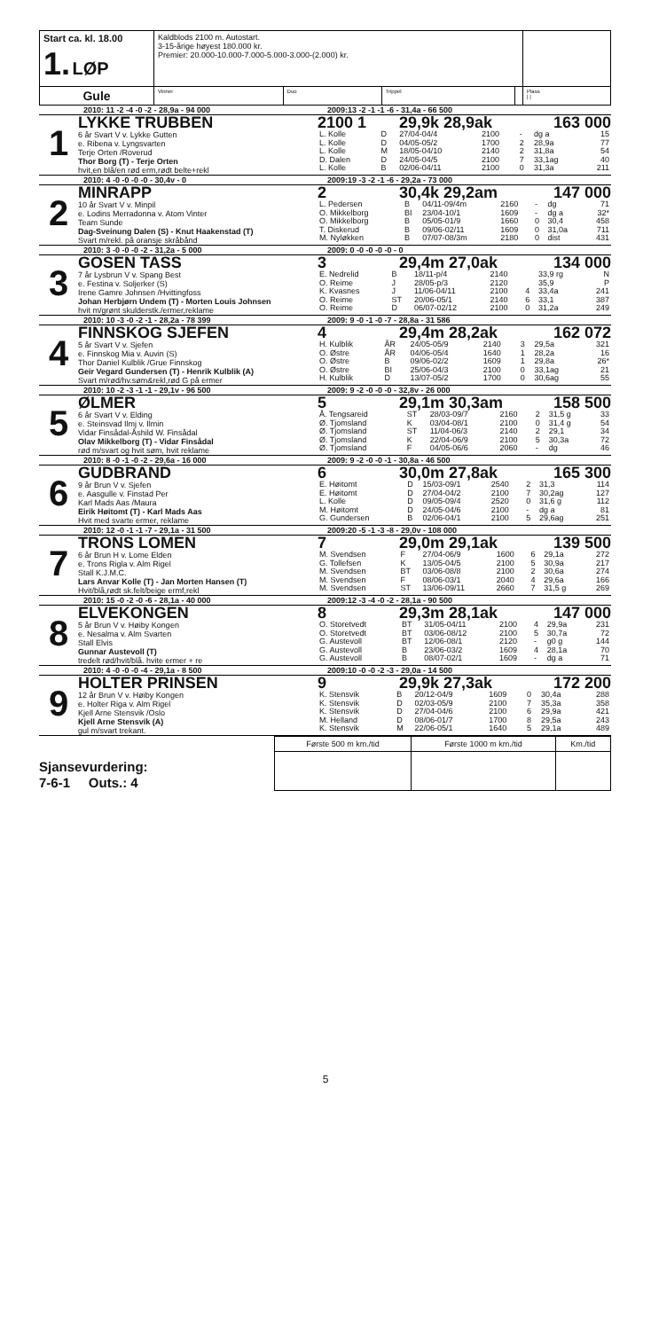| Start ca. kl. 18.00 1. LØP | Kaldblods 2100 m. Autostart. 3-15-årige høyest 180.000 kr. Premier: 20.000-10.000-7.000-5.000-3.000-(2.000) kr. | | | | |
| Gule | Vinner | Duo | Trippel | | Plass / / |
2010: 11 -2 -4 -0 -2 - 28,9a - 94 000 2009:13 -2 -1 -1 -6 - 31,4a - 66 500
1
LYKKE TRUBBEN
6 år Svart V v. Lykke Gutten
e. Ribena v. Lyngsvarten
Terje Orten /Roverud
Thor Borg (T) - Terje Orten
hvit,en blå/en rød erm,rødt belte+rekl
2100 1 29,9k 28,9ak 163 000
| L. Kolle | D | 27/04-04/4 | 2100 | - | dg a | 15 |
| L. Kolle | D | 04/05-05/2 | 1700 | 2 | 28,9a | 77 |
| L. Kolle | M | 18/05-04/10 | 2140 | 2 | 31,8a | 54 |
| D. Dalen | D | 24/05-04/5 | 2100 | 7 | 33,1ag | 40 |
| L. Kolle | B | 02/06-04/11 | 2100 | 0 | 31,3a | 211 |
2010: 4 -0 -0 -0 -0 - 30,4v - 0 2009:19 -3 -2 -1 -6 - 29,2a - 73 000
2
MINRAPP
10 år Svart V v. Minpil
e. Lodins Merradonna v. Atom Vinter
Team Sunde
Dag-Sveinung Dalen (S) - Knut Haakenstad (T)
Svart m/rekl. på oransje skråbånd
2 30,4k 29,2am 147 000
| L. Pedersen | B | 04/11-09/4m | 2160 | - | dg | 71 |
| O. Mikkelborg | BI | 23/04-10/1 | 1609 | - | dg a | 32* |
| O. Mikkelborg | B | 05/05-01/9 | 1660 | 0 | 30,4 | 458 |
| T. Diskerud | B | 09/06-02/11 | 1609 | 0 | 31,0a | 711 |
| M. Nyløkken | B | 07/07-08/3m | 2180 | 0 | dist | 431 |
2010: 3 -0 -0 -0 -2 - 31,2a - 5 000 2009: 0 -0 -0 -0 -0 - 0
3
GOSEN TASS
7 år Lysbrun V v. Spang Best
e. Festina v. Soljerker (S)
Irene Gamre Johnsen /Hvittingfoss
Johan Herbjørn Undem (T) - Morten Louis Johnsen
hvit m/grønt skulderstk./ermer,reklame
3 29,4m 27,0ak 134 000
| E. Nedrelid | B | 18/11-p/4 | 2140 | | 33,9 rg | N |
| O. Reime | J | 28/05-p/3 | 2120 | | 35,9 | P |
| K. Kvasnes | J | 11/06-04/11 | 2100 | 4 | 33,4a | 241 |
| O. Reime | ST | 20/06-05/1 | 2140 | 6 | 33,1 | 387 |
| O. Reime | D | 06/07-02/12 | 2100 | 0 | 31,2a | 249 |
2010: 10 -3 -0 -2 -1 - 28,2a - 78 399 2009: 9 -0 -1 -0 -7 - 28,8a - 31 586
4
FINNSKOG SJEFEN
5 år Svart V v. Sjefen
e. Finnskog Mia v. Auvin (S)
Thor Daniel Kulblik /Grue Finnskog
Geir Vegard Gundersen (T) - Henrik Kulblik (A)
Svart m/rød/hv.søm&rekl,rød G på ermer
4 29,4m 28,2ak 162 072
| H. Kulblik | ÅR | 24/05-05/9 | 2140 | 3 | 29,5a | 321 |
| O. Østre | ÅR | 04/06-05/4 | 1640 | 1 | 28,2a | 16 |
| O. Østre | B | 09/06-02/2 | 1609 | 1 | 29,8a | 26* |
| O. Østre | BI | 25/06-04/3 | 2100 | 0 | 33,1ag | 21 |
| H. Kulblik | D | 13/07-05/2 | 1700 | 0 | 30,6ag | 55 |
2010: 10 -2 -3 -1 -1 - 29,1v - 96 500 2009: 9 -2 -0 -0 -0 - 32,8v - 26 000
5
ØLMER
6 år Svart V v. Elding
e. Steinsvad Ilmj v. Ilmin
Vidar Finsådal-Åshild W. Finsådal
Olav Mikkelborg (T) - Vidar Finsådal
rød m/svart og hvit søm, hvit reklame
5 29,1m 30,3am 158 500
| Å. Tengsareid | ST | 28/03-09/7 | 2160 | 2 | 31,5 g | 33 |
| Ø. Tjomsland | K | 03/04-08/1 | 2100 | 0 | 31,4 g | 54 |
| Ø. Tjomsland | ST | 11/04-06/3 | 2140 | 2 | 29,1 | 34 |
| Ø. Tjomsland | K | 22/04-06/9 | 2100 | 5 | 30,3a | 72 |
| Ø. Tjomsland | F | 04/05-06/6 | 2060 | - | dg | 46 |
2010: 8 -0 -1 -0 -2 - 29,6a - 16 000 2009: 9 -2 -0 -0 -1 - 30,8a - 46 500
6
GUDBRAND
9 år Brun V v. Sjefen
e. Aasgulle v. Finstad Per
Karl Mads Aas /Maura
Eirik Høitomt (T) - Karl Mads Aas
Hvit med svarte ermer, reklame
6 30,0m 27,8ak 165 300
| E. Høitomt | D | 15/03-09/1 | 2540 | 2 | 31,3 | 114 |
| E. Høitomt | D | 27/04-04/2 | 2100 | 7 | 30,2ag | 127 |
| L. Kolle | D | 09/05-09/4 | 2520 | 0 | 31,6 g | 112 |
| M. Høitomt | D | 24/05-04/6 | 2100 | - | dg a | 81 |
| G. Gundersen | B | 02/06-04/1 | 2100 | 5 | 29,6ag | 251 |
2010: 12 -0 -1 -1 -7 - 29,1a - 31 500 2009:20 -5 -1 -3 -8 - 29,0v - 108 000
7
TRONS LOMEN
6 år Brun H v. Lome Elden
e. Trons Rigla v. Alm Rigel
Stall K.J.M.C.
Lars Anvar Kolle (T) - Jan Morten Hansen (T)
Hvit/blå,rødt sk.felt/beige ermf,rekl
7 29,0m 29,1ak 139 500
| M. Svendsen | F | 27/04-06/9 | 1600 | 6 | 29,1a | 272 |
| G. Tollefsen | K | 13/05-04/5 | 2100 | 5 | 30,9a | 217 |
| M. Svendsen | BT | 03/06-08/8 | 2100 | 2 | 30,6a | 274 |
| M. Svendsen | F | 08/06-03/1 | 2040 | 4 | 29,6a | 166 |
| M. Svendsen | ST | 13/06-09/11 | 2660 | 7 | 31,5 g | 269 |
2010: 15 -0 -2 -0 -6 - 28,1a - 40 000 2009:12 -3 -4 -0 -2 - 28,1a - 90 500
8
ELVEKONGEN
5 år Brun V v. Høiby Kongen
e. Nesalma v. Alm Svarten
Stall Elvis
Gunnar Austevoll (T)
tredelt rød/hvit/blå. hvite ermer + re
8 29,3m 28,1ak 147 000
| O. Storetvedt | BT | 31/05-04/11 | 2100 | 4 | 29,9a | 231 |
| O. Storetvedt | BT | 03/06-08/12 | 2100 | 5 | 30,7a | 72 |
| G. Austevoll | BT | 12/06-08/1 | 2120 | - | g0 g | 144 |
| G. Austevoll | B | 23/06-03/2 | 1609 | 4 | 28,1a | 70 |
| G. Austevoll | B | 08/07-02/1 | 1609 | - | dg a | 71 |
2010: 4 -0 -0 -0 -4 - 29,1a - 8 500 2009:10 -0 -0 -2 -3 - 29,0a - 14 500
9
HOLTER PRINSEN
12 år Brun V v. Høiby Kongen
e. Holter Riga v. Alm Rigel
Kjell Arne Stensvik /Oslo
Kjell Arne Stensvik (A)
gul m/svart trekant.
9 29,9k 27,3ak 172 200
| K. Stensvik | B | 20/12-04/9 | 1609 | 0 | 30,4a | 288 |
| K. Stensvik | D | 02/03-05/9 | 2100 | 7 | 35,3a | 358 |
| K. Stensvik | D | 27/04-04/6 | 2100 | 6 | 29,9a | 421 |
| M. Helland | D | 08/06-01/7 | 1700 | 8 | 29,5a | 243 |
| K. Stensvik | M | 22/06-05/1 | 1640 | 5 | 29,1a | 489 |
Sjansevurdering:
7-6-1 Outs.: 4
| Første 500 m km./tid | Første 1000 m km./tid | Km./tid |
| --- | --- | --- |
5